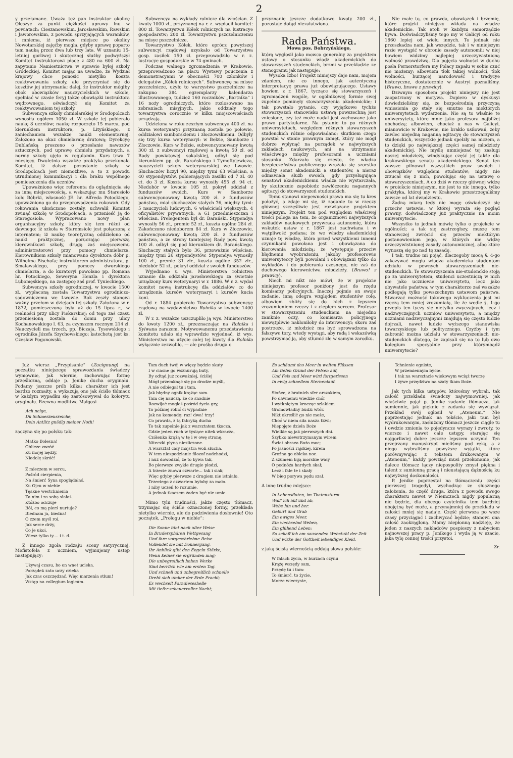2
y przełamane. Uważa też pan instruktor okolicę Oleszyc za punkt ciężkości uprawy lnu w powiatach: Cieszanowskim, Jarosławskim, Rawskim i Jaworowskim, z powodu sprzyjających waranków, i mniema, iż pierwsze miejsce po okolicy Nowotarskiej zajęćby mogła, gdyby uprawę poparto tam nauką przez dwa lub trzy lata. W uznaniu 15-letniej gorliwej i skutecznej służby podwyższył Komitet instruktorowi płacę z 480 na 600 zł. Na zapytanie Namiestnictwa w sprawie byłej szkoły Gródeckiej, Komitet mając na uwadze, że Wydział krajowy chce ponosić nietylko koszta reaktywowania szkoły, ale przyczyniać się do kosztów jej utrzymania; dalej, że instruktor mógłby obok obowiązków nauczycielskich w szkole, spełniać w czasie feryj także obowiązki instruktora wędrownego, oświadczył się Komitet za reaktywowaniem tej szkoły.
Subwencya szkoły chmielarskiej w Środopolcach wynosiła ogółem 1050 zł. W szkole tej pobierało naukę 8 uczniów; naukę rozpoczęto 15 marca, pod kierunkiem instruktora, p. Lityńskiego, z zaniechaniem wszakże nauki elementarnej. Założono na okaz chmielarnię drutową; Dyrekcyę Dublańską proszono o przesłanie nawozów sztucznych, pod uprawę chmielu przydatnych, a normy szkoły ujęto w regulamin. Kurs trwa 7 miesięcy. Dwuletnia wszakże praktyka przekonała Komitet, iż dalsze pozostanie szkoły w Środopolcach jest niemożliwe, a to z powodu utrudnionej komunikacyi i dla braku wspólnego pomieszczenia dla uczniów.
Upoważniono więc referenta do oglądnięcia się za inną miejscowością, a wskazując mu Staresioło koło Bóbrki, własność JE. hr. Alfreda Potockiego, upoważniono go do przeprowadzenia rokowań. Gdy rokowania ukończone zostały, uchwalił Komitet zwinąć szkołę w Środopolcach, a przenieść ją do Staregosioła. Wypracowano nowy plan organizacyjny szkoły, który się tem różni od dawnego: iż szkoła w Staremsiole jest połączoną z internatem; iż naukę teoretyczną oddzielono od nauki praktycznej, poruczając pierwszą kierownikowi szkoły, drugą zaś miejscowemu administratorowi przy pomocy chmielarza. Kierownikiem szkoły mianowano dyrektora dóbr p. Wilhelma Bischofa; instruktorem administratora, p. Smalawskiego, przy pomocy dworskiego chmielarza, a do kuratoryi powołano pp. Romana hr. Potockiego, Seweryna Henzla i dyrektora Lubomęskiego, na zastępcę zaś prof. Tynieckiego.
Subwencya szkoły ogrodniczej, w kwocie 1500 zł., wypłaconą została Towarzystwu ogrodniczo-sadowniczemu we Lwowie. Rok zeszły stanowi ważny przełom w dziejach tej szkoły. Założona w r. 1872, pomieszczoną była aż do 15 lipca r., w realności przy ulicy Piekarskiej; od tego zaś czasu przeniesioną została do domu przy ulicy Kochanowskiego l. 63, za czynszem rocznym 214 zł. Nauczycieli ma trzech, pp. Biczaja, Tysowskiego i ogrodnika Józefa Szychowskiego; katechetą jest ks. Czesław Pogonowski.
Subwencya na wykłady rolnicze dla włościan. Z kwoty 1000 zł., przyznanej na r. z. wypłacił komitet: 800 zł. Towarzystwu Kółek rolniczych na lustracye gospodarstw; 200 zł. Towarzystwu pszczelniczemu na misye pszczelnicze.
Towarzystwo Kółek, które oprócz powyższej subwencyi rządowej uzyskało od Towarzystwa gosp. zasiłek 150 zł. przeprowadziło w r. z. lustracye gospodarskie w 74 gminach.
Podczas walnego zgromadzenia w Krakowie, przeprowadzono na placu Wystawy pouczenia z demonstracyami w obecności 700 członków i delegatów „Kółek rolniczych“. Subwencyę na misye pszczelnicze, użyło to warzystwo pszczelnicze na zakupno 384 egzemplarzy kalendarza illustrowanego, tudzież 160 roczników „Bartnika“ i 16 noży ogrodniczych, które rozlosowano na zebraniach misyjnych, jakie oddziały tego towarzystwa corocznie w kilku miejscowościach urządzają.
Udzielona w roku zeszłym subwencya 400 zł. na kursa weterynaryi przyznaną została po połowie, oddziałowi samborskiemu i złoczowskiemu. Odbyły się trzy kursa weterynaryi: w Bełzie, Samborze i Złoczowie. Kurs w Bełzie, subwencyonowany kwotą 300 zł. z subwencyi rządowej a kwotą 50 zł. od Rady powiatowej sokalskiej, odbył się pod kierunkiem pp. dr. Barańskiego i Tymoftyjewicza, nauczycieli szkoły weterynarskiej we Lwowie. Słuchaczów liczył 90, między tymi 63 włościan, a 40 stypendystów, pobierających zasiłki od 7 zł. 40 ct. do 3 zł. Koszta kursu wynosiły 455 zł. 94 ct. Niedobór w kwocie 105 zł. pokrył oddział z funduszów swoich. Kurs w Samborze subwencyonowany kwotą 200 zł. z funduszów państwa, miał słuchaczów stałych 76, między tymi: 5 nauczycieli ludowych, 6 właścicieli większych, 4 oficyalistów prywatnych, a 61 przedmieszczan i włościan. Prelegentem był dr. Barański. Stypendya wynosiły 56 zł., premie 52 zł., koszta ogólne 284 zł. Zakończono niedoborem 84 zł. Kurs w Złoczowie, subwencyonowany kwotą 200 zł. z funduszów państwa, a ze strony tamtejszej Rady pow. kwotą 100 zł. odbył się pod kierunkiem dr. Barańskiego. Słuchaczy stałych było 36, przeważnie włościan, między tymi 26 stypendystów. Stypendya wynosiły 100 zł., premie 31 złr., koszta ogólne 352 złr., niedobór 52 zł., pokrył oddział z swoich funduszów.
Wyjednano u wys. Ministerstwa rolnictwa uznanie dla oddziału jarosławskiego za świetnie urządzony kurs weterynaryi w r. 1886. W r. z. wydał komitet nową instrukcyę dla oddziałów co do urządzenia kursów weterynaryi i kursów kucia koni.
Od r. 1884 pobierało Towarzystwo subwencyę rządową na wydawnictwo Rolnika w kwocie 1400 zł.
W r. z. wszakże uszczupliło ją wys. Ministerstwo do kwoty 1200 zł., przeznaczając na Rolnika i Sylwana zarazem. Motywowanemu przedstawieniu komitetu udało się wprawdzie wyjednać, iż wys. Ministerstwo na użycie całej tej kwoty dla Rolnika wyłącznie zezwoliło, — ale prośba druga o
przyznanie jeszcze dodatkowo kwoty 200 zł., pozostaje dotąd niezałatwiona.
Rada Państwa.
Mowa pos. Bobrzyńskiego,
którą wygłosił jako mowca generalny za projektem ustawy o stosunku władz akademickich do stowarzyszeń studenckich, brzmi w przekładzie ze stenogramu jak następuje:
Wysoka Izbo! Projekt niniejszy daje nam, mojem zdaniem, nie co innego, jak autentyczną interpretacyę prawa już obowiązującego. Ustawy bowiem z r. 1867, tyczące się stowarzyszeń i zgromadzeń wogóle, w ogólnikowej formie swej zupełnie pominęły stowarzyszenia akademickie; i tak powstało pytanie, czy wyjątkowe tychże stowarzyszeń stanowisko ustawą powszechną jest zniesione, czy też może nadal jest zachowane jako prawo partykularne. Na pytanie to po różnych uniwersytetach, względem różnych stowarzyszeń studenckich różnie odpowiadano; skutkiem czego powstał w stanie prawnym zamęt, który nie mógł dobrze wpłynąć na porządek w najwyższych zakładach naukowych, ani na utrzymanie właściwego między profesorami a uczniami stosunku. Zdarzało się często, że władza bezpieczeństwa publicznego wrażała się szorstko między senat akademicki a studentów, a nieraz odmawiała służb swoich, gdy przysługująca senatowi akademickiemu władza nie wystarczała, by skutecznie zapobiedz zawłóczeniu nagannych agitacyj do stowarzyszeń studenckich.
Temu stanowi niepewności prawa ma się tu kres położyć, a zdaje mi się, iż zadanie to w rzeczy głównej szczęśliwie jest rozwiązane projektem niniejszym. Projekt ten pod względem właściwej treści polega na tem, że organizmowi najwyższych zakładów naukowych przywraca autonomię, która wskutek ustaw z r. 1867 jest zachwiana i w wątpliwość podana; że we władzy akademickiej uznaje tę władzę, która przed wszystkiemi innemi czynnikami powołana jest i obowiązana do kierowania młodzieżą; że występuje przeciw błędnemu wyobrażeniu, jakoby profesorowie uniwersyteccy byli powołani i obowiązani tylko do wykładów i do pobierania czesnego, nie zaś do duchowego kierownictwa młodzieży. (Brawo! z prawicy).
Niech mi nikt nie mówi, że w projekcie niniejszym profesor poniżony jest do rzędu komisarzy policyjnych. Inaczej pojmie on swoje zadanie, inną odegra względem studentów rolę, albowiem zbliży się do nich z lepszem zrozumieniem rzeczy i z ciepłem sercem. Profesor w stowarzyszeniu studenckiem na niejedno zamknie oczy, co komisarza policyjnego niewątpliwie nakłoniłoby do interwencyi; skoro zaś postrzeże, iż młodzież ma być sprowadzona na fałszywe tory, wtedy wystąpi, aby radą i wskazówką powstrzymać ją, aby stłumić złe w samym zarodku.
Nie małe to, co prawda, obowiązek i brzemię, które projekt niniejszy wkłada na władze akademickie. Tak atoli w każdym samorządzie bywa. Doświadczyliśmy tego my w Galicyi od roku 1860 lepiej od wielu innych. To jednak nie przeszkadza nam, jak wszędzie, tak i w niniejszym razie wystąpić w obronie zasady autonomii; w niej bowiem widzimy najlepiej urzeczywistnioną wolność prawdziwą. Dla pojęcia wolności w duchu posła Pernerstorfera my Polacy zapału w sobie czuć nie możemy; albowiem tłok takiej wolności, tłok wolności, burzącej narodowość i tradycye historyczne, dostatecznie w Austryi poznaliśmy. (Brawo, brawo z prawicy).
Dziwnym sposobem projekt niniejszy nie jest zaopatrzony w motywa. Dopiero w dyskusyi dowiedzieliśmy się, że bezpośrednią przyczyną wniesienia go stały się smutne na niektórych uniwersytetach wydarzenia. Nie są to właśnie te uniwersytety, które mnie jako profesora najbliżej obchodzą; albowiem, chociaż u nas w Galicyi, mianowicie w Krakowie, nie brakło usiłowań, żeby zawlec niejedną naganną agitacyę do stowarzyszeń studenckich, wszystkie jednak spełzły na niczem, a to dzięki po największej części samej młodzieży akademickiej. Nie myślę umniejszać tej zasługi naszej młodzieży, windykując część jej także dla krakowskiego senatu akademickiego. Senat ten zawsze pilnował wszystkich praw swoich i obowiązków względem studentów; nigdy nie zrzucał się z nich, powołując się na ustawę o stowarzyszeniach. A co dziś w rzeczy głównej widzę w proiekcie niniejszym, nie jest to nic innego, tylko praktyka, której my w Krakowie przestrzegaliśmy zawsze od lat dwudziestu.
Żadną miarą tedy nie mogę oświadczyć się przeciw ustawie, w której wyraża się pogląd prawny, doświadczony już praktycznie na moim uniwersytecie.
Wszystko to jednak mówię tylko o projekcie w ogólności; a tak się zastrzegłszy, muszę tem stanowczej zwrócić się przeciw niektórym postanowieniom jego, w których nie widzę urzeczywistnionej zasady autonomicznej, albo które wynoszą się po nad tę zasadę.
I tak, trudno mi pojąć, dlaczegoby mocą §. 4-go zakazywać mogła władza akademicka studentom udziału w pewnych stowarzyszeniach nie-studenckich. Te stowarzyszenia nie-studenckie stoją po za uniwersytetem; studenci uczestniczą w nich nie jako uczniowie uniwersytetu, lecz jako obywatele państwa; w tym charakterze zaś wszakże podlegają tylko powszechnym ustawom państwa. Stwarzać możność takowego wykluczenia jest mi rzeczą tem mniej zrozumiałą, ile że wedle §. 1-go przepis ten tyczy się nietylko zwyczajnych, lecz i nadzwyczajnych uczniów uniwersytetu, a między uczniami nadzwyczajnymi znajdują się często ludzie dojrzali, nawet ludzie wyższego stanowiska towarzyskiego lub politycznego. Czyżby i tym zabronić można udziału w stowarzyszeniach nie-studenckich dlatego, że zapisali się na to lub owo kolegium specyalnie przy którymbądź uniwersytecie?
Już wiersz „Przypisanie“ (Zueignung) na początku niniejszego sprawozdania świadczy wymownie, jak wiernie, zachowując formę prześliczną, oddaje p. Jenike ducha oryginału. Podamy jeszcze prób kilka; charakter ich jest bardzo rozmaity, a wykazują one jak ściśle tłómacz w każdym wypadku się zastósowywał do kolorytu oryginału. Rzewna modlitwa Małgosi
Ach neige,
Du Schmerzensreiche,
Dein Antlitz gnädig meiner Noth!
zaczyna się po polsku tak:
Matko Bolesna!
Oblicze zwróć
Ku mojej nędzy,
Niedolę skróć!
Z mieczem w sercu,
Pośród cierpienia,
Na śmierć Syna spoglądałaś.
Ku Ojcu w niebie
Tęskne westchnienia
Za nim i za sobą słałaś.
Któżbo odczuje
Ból, co mą pierś nurtuje?
Biednam ja, biedna!
O czem myśl roi,
Jak serce drży,
Co je ukoi,
Wiesz tylko ty.... i t. d.
Z innego zgoła rodzaju sceny satyrycznej, Mefistofela z uczniem, wyjmujemy ustęp następujący:
Używaj czasu, bo on wnet ucieka.
Porządek zato uczy człeka
Jak czas oszczędzać. Więc marzenia stłum!
Wstąp na collegium logicum.
Tam duch twój w więzy będzie skuty
I w ciasne go wsznurują buty,
By odtąd już rozważniej, ściślej
Mógł przemknąć się po drodze myśli,
A nie odbiegał tu i tam,
Jak błędny ognik krążąc sam.
Tam cię nauczą, że co snadnie
Rozwijać mogłeś pośród życia gry,
To później robić ci wypadnie
Jak na komendę: raz! dwa! trzy!
Co prawda, z tą fabryką ducha
To tak zupełnie jak z warsztatem tkacza,
Gdzie jeden ruch w tysiące nitek wkracza,
Czółenka krążą w tę i w owę stronę,
Niteczki płyną niezliczone.
A warsztat cały majstra woli słucha.
W tem niespodzianie filozof nadchodzi,
I nuż dowodzić, że to bywa tak,
Bo pierwsze zwykle drugie płodzi,
A trzecie znowu czwarte... tak i siak;
Więc gdyby pierwsze z drugiem nie istniało,
Trzeciego z czwartem byłoby za mało.
I niby uczeń to rozumie,
A jednak tkaczem żaden być nie umie.
Mimo tylu trudności, jakże często tłómacz, trzymając się ściśle oznaczonej formy, przekłada nietylko wiernie, ale do podziwienia dosłownie! Oto początek, „Prologu w niebie“:
Die Sonne tönt nach alter Weise
In Brudersphären Wettgesang
Und ihre vorgeschriebne Reise
Vollendet sie mit Donnergang.
Ihr Anblick gibt den Engeln Stärke,
Wenn keiner sie ergründen mag;
Die unbegreiflich hohen Werke
Sind herrlich wie am ersten Tag.
Und schnell und unbegreiflich schnelle
Dreht sich umher der Erde Pracht;
Es wechselt Paradieseshelle
Mit tiefer schauervoller Nacht;
Es schäumt das Meer in weiten Flüssen
Am tiefen Grund der Felsen auf,
Und Fels und Meer wird fortgerissen
In ewig schnellem Sternenlauf.
Słońce, z bratnich sfer orszakiem,
Po dawnemu wiedzie chór
I wytkniętym krocząc szlakiem
Gromowładny budzi wtór.
Nikt określić go nie może,
Choć w niem siła nasza tkwi;
Niepojęte dzieła Boże
Wielkie są jak pierwszych dni.
Szybko niewstrzymanym wirem
Świat obraca Boża moc;
Po jasności rajskiej, kirem
Groźna go obleka noc.
Z szumem biją morskie wały
O podnóża hardych skał;
Lecz i fale te i skały
W bieg porywa pędu szał.
A inne trudne miejsce:
In Lebensfluten, im Thatensturm
Wall' ich auf und ab,
Webe hin und her.
Geburt und Grab
Ein ewiges Meer,
Ein wechselnd Weben,
Ein glühend Leben:
So schaff ich am sausenden Webstuhl der Zeit
Und wirke der Gottheit lebendiges Kleid.
z jaką ścisłą wiernością oddają słowa polskie:
W falach życia, w burzach czynu
Krążę wszędy sam,
Przędę tu i tam:
To śmierć, to życie,
Morze wieczyste,
Tchnienie ogniste,
W przemiennym bycie.
I tak na warsztacie wiekowym wciąż tworzę
I żywe przędziwo na szaty tkam Boże.
Jak tych kilka ustępów, któreśmy wybrali, tak całość przekładu świadczy najwymowniej, jak właściwie pojął p. Jenike zadanie tłómacza, jak sumiennie, jak pięknie z zadania się wywiązał. Przekład swój ogłosił w „Ateneum.“ Nie poprzestając jednak na tekście, jaki tam był wydrukowanym, zasłużony tłómacz jeszcze ciągle tu i owdzie zmienia to pojedyncze wyrazy i zwroty, to wiersze i nawet całe ustępy, starając się najgorliwiej dobre jeszcze lepszem uczynić. Ten przejrzany manuskrypt mieliśmy pod ręką, a z niego wybraliśmy powyższe wyjątki, które porównywując z tekstem drukowanym w „Ateneum,“ każdy powziąć musi przekonanie, jak dalece tłómacz łączy niepospolity zmysł piękna i talent z sumienną pracą i nieustającą dążnością ku najwyższej doskonałości.
P. Jenike poprzestał na tłómaczeniu części pierwszej tragedyi, wychodząc ze słusznego założenia, że część druga, która z powodu swego charakteru nawet w Niemczech nigdy popularną nie będzie, dla obcego czytelnika tem bardziej obojętną być może, a przynajmniej do przekładu w całości mniej się nadaje. Część pierwsza po wsze czasy przyciągać i zachwycać będzie; stanowi ona całość zaokrągloną. Mamy niepłonną nadzieję, że jeden z naszych nakładców pospieszy z nabyciem najnowszej pracy p. Jenikego i wyda ją w szacie, jaka tylę cennej treści przystoi.
Zr.